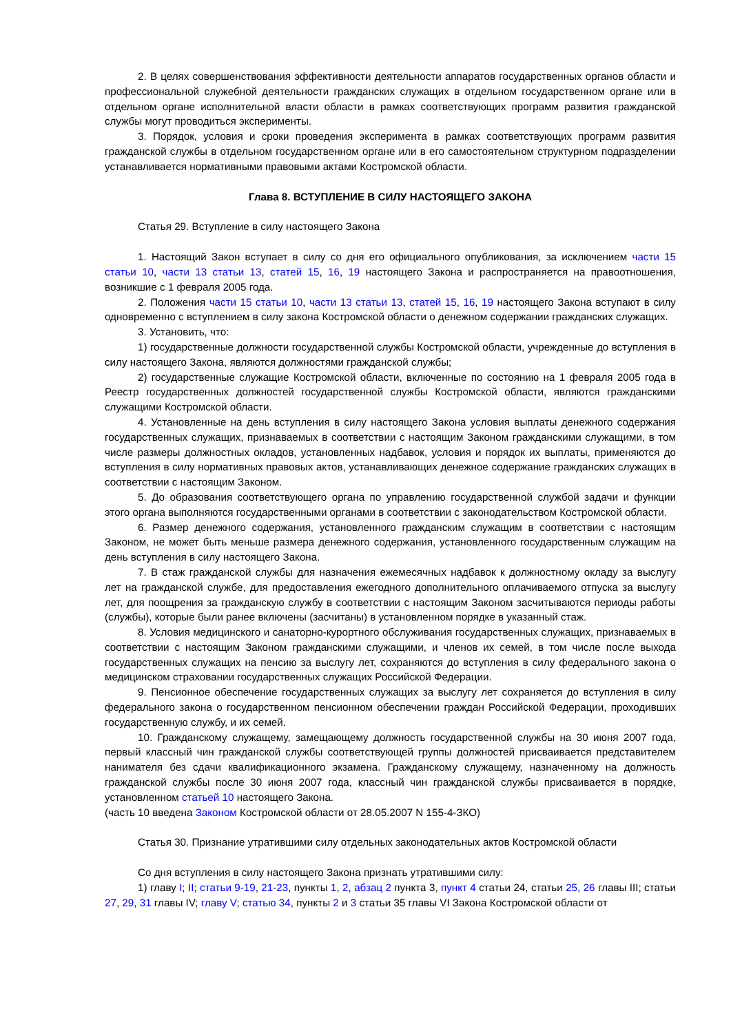2. В целях совершенствования эффективности деятельности аппаратов государственных органов области и профессиональной служебной деятельности гражданских служащих в отдельном государственном органе или в отдельном органе исполнительной власти области в рамках соответствующих программ развития гражданской службы могут проводиться эксперименты.
3. Порядок, условия и сроки проведения эксперимента в рамках соответствующих программ развития гражданской службы в отдельном государственном органе или в его самостоятельном структурном подразделении устанавливается нормативными правовыми актами Костромской области.
Глава 8. ВСТУПЛЕНИЕ В СИЛУ НАСТОЯЩЕГО ЗАКОНА
Статья 29. Вступление в силу настоящего Закона
1. Настоящий Закон вступает в силу со дня его официального опубликования, за исключением части 15 статьи 10, части 13 статьи 13, статей 15, 16, 19 настоящего Закона и распространяется на правоотношения, возникшие с 1 февраля 2005 года.
2. Положения части 15 статьи 10, части 13 статьи 13, статей 15, 16, 19 настоящего Закона вступают в силу одновременно с вступлением в силу закона Костромской области о денежном содержании гражданских служащих.
3. Установить, что:
1) государственные должности государственной службы Костромской области, учрежденные до вступления в силу настоящего Закона, являются должностями гражданской службы;
2) государственные служащие Костромской области, включенные по состоянию на 1 февраля 2005 года в Реестр государственных должностей государственной службы Костромской области, являются гражданскими служащими Костромской области.
4. Установленные на день вступления в силу настоящего Закона условия выплаты денежного содержания государственных служащих, признаваемых в соответствии с настоящим Законом гражданскими служащими, в том числе размеры должностных окладов, установленных надбавок, условия и порядок их выплаты, применяются до вступления в силу нормативных правовых актов, устанавливающих денежное содержание гражданских служащих в соответствии с настоящим Законом.
5. До образования соответствующего органа по управлению государственной службой задачи и функции этого органа выполняются государственными органами в соответствии с законодательством Костромской области.
6. Размер денежного содержания, установленного гражданским служащим в соответствии с настоящим Законом, не может быть меньше размера денежного содержания, установленного государственным служащим на день вступления в силу настоящего Закона.
7. В стаж гражданской службы для назначения ежемесячных надбавок к должностному окладу за выслугу лет на гражданской службе, для предоставления ежегодного дополнительного оплачиваемого отпуска за выслугу лет, для поощрения за гражданскую службу в соответствии с настоящим Законом засчитываются периоды работы (службы), которые были ранее включены (засчитаны) в установленном порядке в указанный стаж.
8. Условия медицинского и санаторно-курортного обслуживания государственных служащих, признаваемых в соответствии с настоящим Законом гражданскими служащими, и членов их семей, в том числе после выхода государственных служащих на пенсию за выслугу лет, сохраняются до вступления в силу федерального закона о медицинском страховании государственных служащих Российской Федерации.
9. Пенсионное обеспечение государственных служащих за выслугу лет сохраняется до вступления в силу федерального закона о государственном пенсионном обеспечении граждан Российской Федерации, проходивших государственную службу, и их семей.
10. Гражданскому служащему, замещающему должность государственной службы на 30 июня 2007 года, первый классный чин гражданской службы соответствующей группы должностей присваивается представителем нанимателя без сдачи квалификационного экзамена. Гражданскому служащему, назначенному на должность гражданской службы после 30 июня 2007 года, классный чин гражданской службы присваивается в порядке, установленном статьей 10 настоящего Закона.
(часть 10 введена Законом Костромской области от 28.05.2007 N 155-4-ЗКО)
Статья 30. Признание утратившими силу отдельных законодательных актов Костромской области
Со дня вступления в силу настоящего Закона признать утратившими силу:
1) главу I; II; статьи 9-19, 21-23, пункты 1, 2, абзац 2 пункта 3, пункт 4 статьи 24, статьи 25, 26 главы III; статьи 27, 29, 31 главы IV; главу V; статью 34, пункты 2 и 3 статьи 35 главы VI Закона Костромской области от